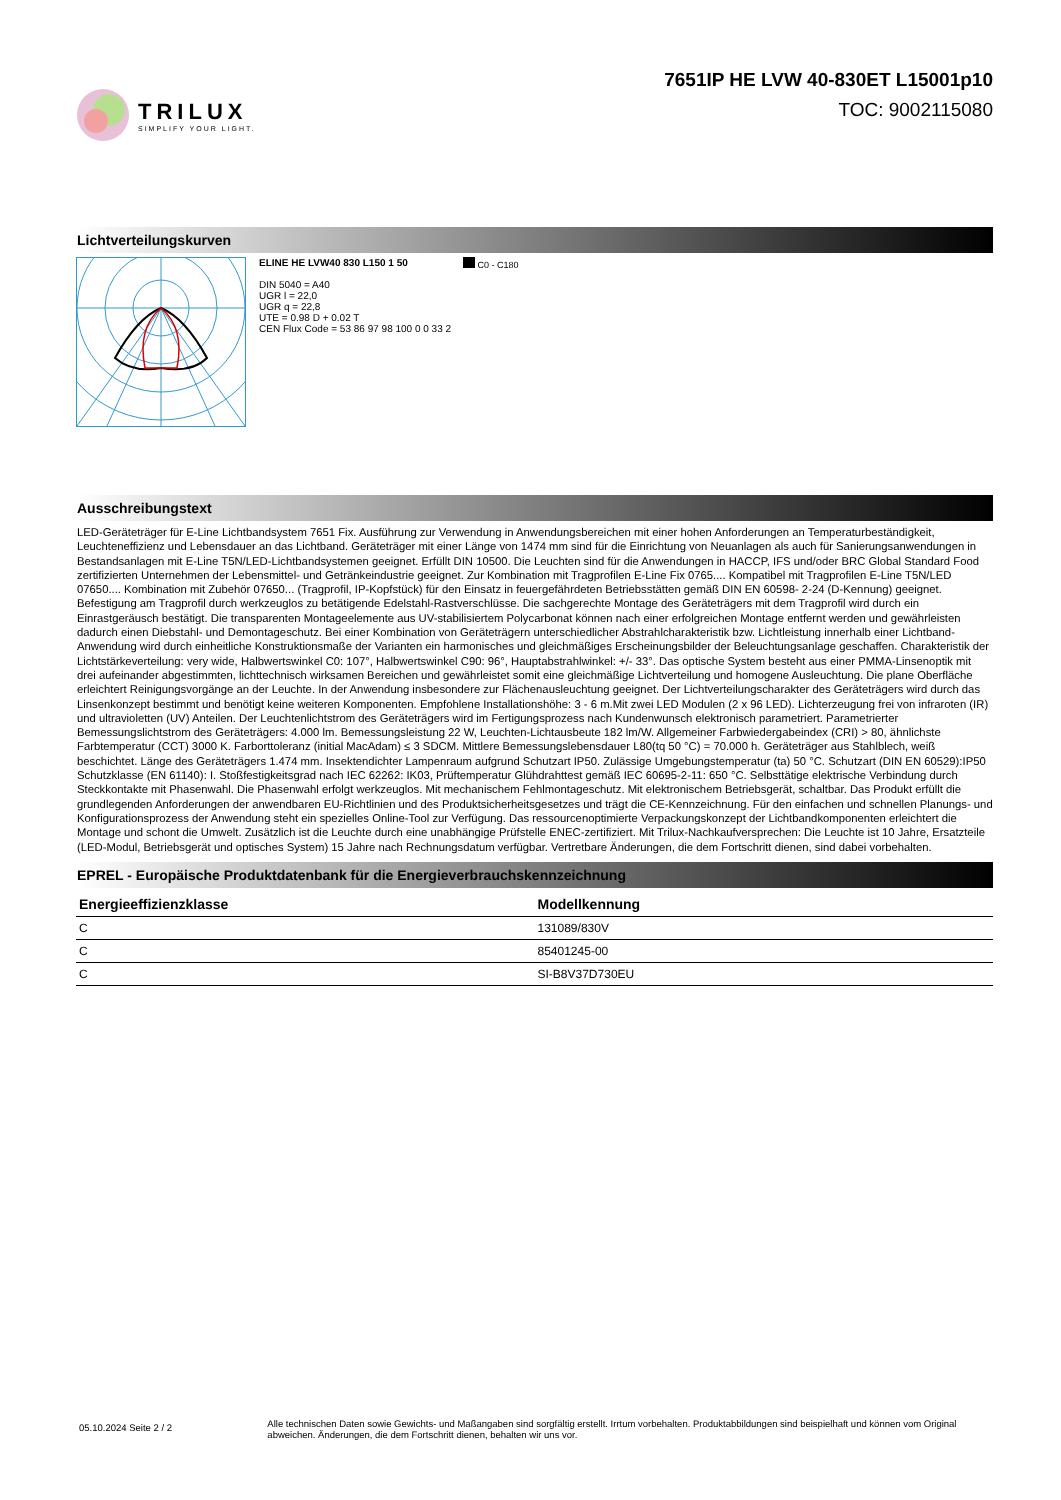TRILUX
SIMPLIFY YOUR LIGHT.
7651IP HE LVW 40-830ET L15001p10
TOC: 9002115080
Lichtverteilungskurven
ELINE HE LVW40 830 L150 1 50
DIN 5040 = A40
UGR l = 22,0
UGR q = 22,8
UTE = 0.98 D + 0.02 T
CEN Flux Code = 53 86 97 98 100 0 0 33 2
C0 - C180
Ausschreibungstext
LED-Geräteträger für E-Line Lichtbandsystem 7651 Fix. Ausführung zur Verwendung in Anwendungsbereichen mit einer hohen Anforderungen an Temperaturbeständigkeit, Leuchteneffizienz und Lebensdauer an das Lichtband. Geräteträger mit einer Länge von 1474 mm sind für die Einrichtung von Neuanlagen als auch für Sanierungsanwendungen in Bestandsanlagen mit E-Line T5N/LED-Lichtbandsystemen geeignet. Erfüllt DIN 10500. Die Leuchten sind für die Anwendungen in HACCP, IFS und/oder BRC Global Standard Food zertifizierten Unternehmen der Lebensmittel- und Getränkeindustrie geeignet. Zur Kombination mit Tragprofilen E-Line Fix 0765.... Kompatibel mit Tragprofilen E-Line T5N/LED 07650.... Kombination mit Zubehör 07650... (Tragprofil, IP-Kopfstück) für den Einsatz in feuergefährdeten Betriebsstätten gemäß DIN EN 60598- 2-24 (D-Kennung) geeignet. Befestigung am Tragprofil durch werkzeuglos zu betätigende Edelstahl-Rastverschlüsse. Die sachgerechte Montage des Geräteträgers mit dem Tragprofil wird durch ein Einrastgeräusch bestätigt. Die transparenten Montageelemente aus UV-stabilisiertem Polycarbonat können nach einer erfolgreichen Montage entfernt werden und gewährleisten dadurch einen Diebstahl- und Demontageschutz. Bei einer Kombination von Geräteträgern unterschiedlicher Abstrahlcharakteristik bzw. Lichtleistung innerhalb einer Lichtband-Anwendung wird durch einheitliche Konstruktionsmaße der Varianten ein harmonisches und gleichmäßiges Erscheinungsbilder der Beleuchtungsanlage geschaffen. Charakteristik der Lichtstärkeverteilung: very wide, Halbwertswinkel C0: 107°, Halbwertswinkel C90: 96°, Hauptabstrahlwinkel: +/- 33°. Das optische System besteht aus einer PMMA-Linsenoptik mit drei aufeinander abgestimmten, lichttechnisch wirksamen Bereichen und gewährleistet somit eine gleichmäßige Lichtverteilung und homogene Ausleuchtung. Die plane Oberfläche erleichtert Reinigungsvorgänge an der Leuchte. In der Anwendung insbesondere zur Flächenausleuchtung geeignet. Der Lichtverteilungscharakter des Geräteträgers wird durch das Linsenkonzept bestimmt und benötigt keine weiteren Komponenten. Empfohlene Installationshöhe: 3 - 6 m.Mit zwei LED Modulen (2 x 96 LED). Lichterzeugung frei von infraroten (IR) und ultravioletten (UV) Anteilen. Der Leuchtenlichtstrom des Geräteträgers wird im Fertigungsprozess nach Kundenwunsch elektronisch parametriert. Parametrierter Bemessungslichtstrom des Geräteträgers: 4.000 lm. Bemessungsleistung 22 W, Leuchten-Lichtausbeute 182 lm/W. Allgemeiner Farbwiedergabeindex (CRI) > 80, ähnlichste Farbtemperatur (CCT) 3000 K. Farborttoleranz (initial MacAdam) ≤ 3 SDCM. Mittlere Bemessungslebensdauer L80(tq 50 °C) = 70.000 h. Geräteträger aus Stahlblech, weiß beschichtet. Länge des Geräteträgers 1.474 mm. Insektendichter Lampenraum aufgrund Schutzart IP50. Zulässige Umgebungstemperatur (ta) 50 °C. Schutzart (DIN EN 60529):IP50 Schutzklasse (EN 61140): I. Stoßfestigkeitsgrad nach IEC 62262: IK03, Prüftemperatur Glühdrahttest gemäß IEC 60695-2-11: 650 °C. Selbsttätige elektrische Verbindung durch Steckkontakte mit Phasenwahl. Die Phasenwahl erfolgt werkzeuglos. Mit mechanischem Fehlmontageschutz. Mit elektronischem Betriebsgerät, schaltbar. Das Produkt erfüllt die grundlegenden Anforderungen der anwendbaren EU-Richtlinien und des Produktsicherheitsgesetzes und trägt die CE-Kennzeichnung. Für den einfachen und schnellen Planungs- und Konfigurationsprozess der Anwendung steht ein spezielles Online-Tool zur Verfügung. Das ressourcenoptimierte Verpackungskonzept der Lichtbandkomponenten erleichtert die Montage und schont die Umwelt. Zusätzlich ist die Leuchte durch eine unabhängige Prüfstelle ENEC-zertifiziert. Mit Trilux-Nachkaufversprechen: Die Leuchte ist 10 Jahre, Ersatzteile (LED-Modul, Betriebsgerät und optisches System) 15 Jahre nach Rechnungsdatum verfügbar. Vertretbare Änderungen, die dem Fortschritt dienen, sind dabei vorbehalten.
EPREL - Europäische Produktdatenbank für die Energieverbrauchskennzeichnung
| Energieeffizienzklasse | Modellkennung |
| --- | --- |
| C | 131089/830V |
| C | 85401245-00 |
| C | SI-B8V37D730EU |
05.10.2024 Seite 2 / 2
Alle technischen Daten sowie Gewichts- und Maßangaben sind sorgfältig erstellt. Irrtum vorbehalten. Produktabbildungen sind beispielhaft und können vom Original abweichen. Änderungen, die dem Fortschritt dienen, behalten wir uns vor.